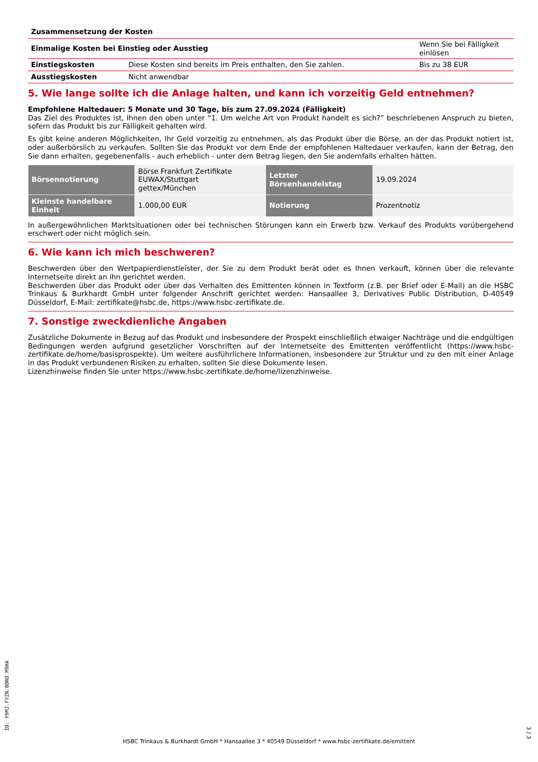Zusammensetzung der Kosten
| Einmalige Kosten bei Einstieg oder Ausstieg | | Wenn Sie bei Fälligkeit einlösen |
| Einstiegskosten | Diese Kosten sind bereits im Preis enthalten, den Sie zahlen. | Bis zu 38 EUR |
| Ausstiegskosten | Nicht anwendbar | |
5. Wie lange sollte ich die Anlage halten, und kann ich vorzeitig Geld entnehmen?
Empfohlene Haltedauer: 5 Monate und 30 Tage, bis zum 27.09.2024 (Fälligkeit)
Das Ziel des Produktes ist, Ihnen den oben unter “1. Um welche Art von Produkt handelt es sich?” beschriebenen Anspruch zu bieten, sofern das Produkt bis zur Fälligkeit gehalten wird.
Es gibt keine anderen Möglichkeiten, Ihr Geld vorzeitig zu entnehmen, als das Produkt über die Börse, an der das Produkt notiert ist, oder außerbörslich zu verkaufen. Sollten Sie das Produkt vor dem Ende der empfohlenen Haltedauer verkaufen, kann der Betrag, den Sie dann erhalten, gegebenenfalls - auch erheblich - unter dem Betrag liegen, den Sie andernfalls erhalten hätten.
| Börsennotierung | Börse Frankfurt Zertifikate EUWAX/Stuttgart gettex/München | Letzter Börsenhandelstag | 19.09.2024 |
| Kleinste handelbare Einheit | 1.000,00 EUR | Notierung | Prozentnotiz |
In außergewöhnlichen Marktsituationen oder bei technischen Störungen kann ein Erwerb bzw. Verkauf des Produkts vorübergehend erschwert oder nicht möglich sein.
6. Wie kann ich mich beschweren?
Beschwerden über den Wertpapierdienstleister, der Sie zu dem Produkt berät oder es Ihnen verkauft, können über die relevante Internetseite direkt an ihn gerichtet werden.
Beschwerden über das Produkt oder über das Verhalten des Emittenten können in Textform (z.B. per Brief oder E-Mail) an die HSBC Trinkaus & Burkhardt GmbH unter folgender Anschrift gerichtet werden: Hansaallee 3, Derivatives Public Distribution, D-40549 Düsseldorf, E-Mail: zertifikate@hsbc.de, https://www.hsbc-zertifikate.de.
7. Sonstige zweckdienliche Angaben
Zusätzliche Dokumente in Bezug auf das Produkt und insbesondere der Prospekt einschließlich etwaiger Nachträge und die endgültigen Bedingungen werden aufgrund gesetzlicher Vorschriften auf der Internetseite des Emittenten veröffentlicht (https://www.hsbc-zertifikate.de/home/basisprospekte). Um weitere ausführlichere Informationen, insbesondere zur Struktur und zu den mit einer Anlage in das Produkt verbundenen Risiken zu erhalten, sollten Sie diese Dokumente lesen.
Lizenzhinweise finden Sie unter https://www.hsbc-zertifikate.de/home/lizenzhinweise.
ID: Y9MJ.FYZN.0DRO.M9HA
HSBC Trinkaus & Burkhardt GmbH * Hansaallee 3 * 40549 Düsseldorf * www.hsbc-zertifikate.de/emittent
3 / 3